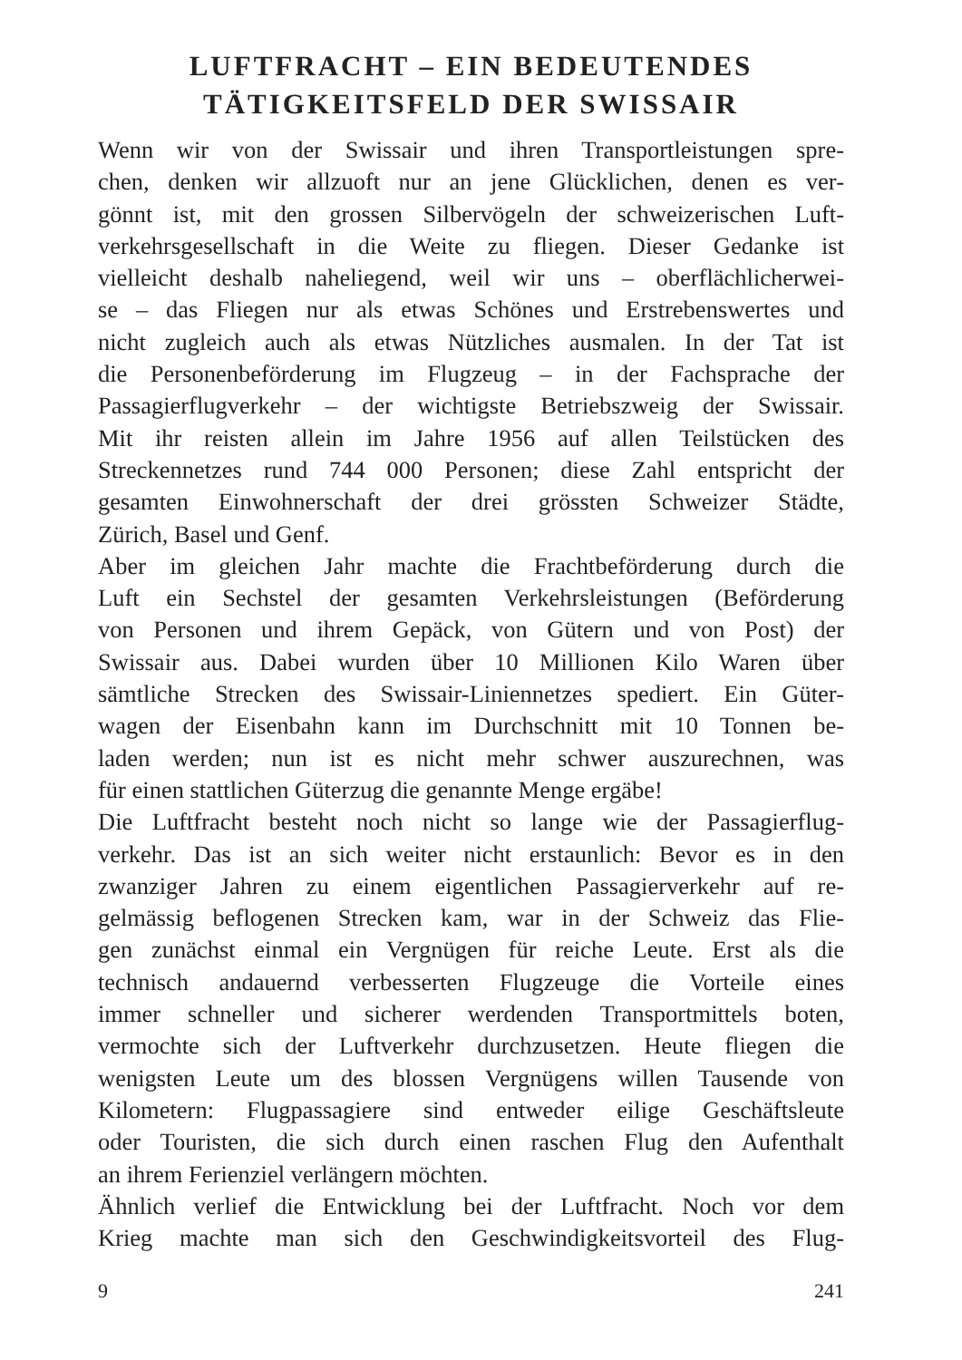LUFTFRACHT – EIN BEDEUTENDES
TÄTIGKEITSFELD DER SWISSAIR
Wenn wir von der Swissair und ihren Transportleistungen spre-
chen, denken wir allzuoft nur an jene Glücklichen, denen es ver-
gönnt ist, mit den grossen Silbervögeln der schweizerischen Luft-
verkehrsgesellschaft in die Weite zu fliegen. Dieser Gedanke ist
vielleicht deshalb naheliegend, weil wir uns – oberflächlicherwei-
se – das Fliegen nur als etwas Schönes und Erstrebenswertes und
nicht zugleich auch als etwas Nützliches ausmalen. In der Tat ist
die Personenbeförderung im Flugzeug – in der Fachsprache der
Passagierflugverkehr – der wichtigste Betriebszweig der Swissair.
Mit ihr reisten allein im Jahre 1956 auf allen Teilstücken des
Streckennetzes rund 744 000 Personen; diese Zahl entspricht der
gesamten Einwohnerschaft der drei grössten Schweizer Städte,
Zürich, Basel und Genf.
Aber im gleichen Jahr machte die Frachtbeförderung durch die
Luft ein Sechstel der gesamten Verkehrsleistungen (Beförderung
von Personen und ihrem Gepäck, von Gütern und von Post) der
Swissair aus. Dabei wurden über 10 Millionen Kilo Waren über
sämtliche Strecken des Swissair-Liniennetzes spediert. Ein Güter-
wagen der Eisenbahn kann im Durchschnitt mit 10 Tonnen be-
laden werden; nun ist es nicht mehr schwer auszurechnen, was
für einen stattlichen Güterzug die genannte Menge ergäbe!
Die Luftfracht besteht noch nicht so lange wie der Passagierflug-
verkehr. Das ist an sich weiter nicht erstaunlich: Bevor es in den
zwanziger Jahren zu einem eigentlichen Passagierverkehr auf re-
gelmässig beflogenen Strecken kam, war in der Schweiz das Flie-
gen zunächst einmal ein Vergnügen für reiche Leute. Erst als die
technisch andauernd verbesserten Flugzeuge die Vorteile eines
immer schneller und sicherer werdenden Transportmittels boten,
vermochte sich der Luftverkehr durchzusetzen. Heute fliegen die
wenigsten Leute um des blossen Vergnügens willen Tausende von
Kilometern: Flugpassagiere sind entweder eilige Geschäftsleute
oder Touristen, die sich durch einen raschen Flug den Aufenthalt
an ihrem Ferienziel verlängern möchten.
Ähnlich verlief die Entwicklung bei der Luftfracht. Noch vor dem
Krieg machte man sich den Geschwindigkeitsvorteil des Flug-
9 241